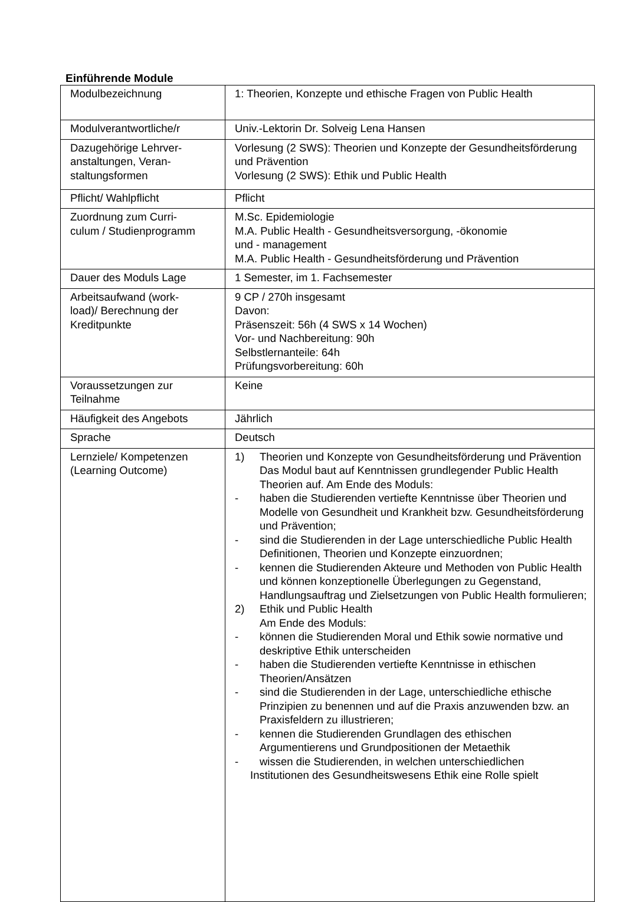Einführende Module
| Modulbezeichnung | 1: Theorien, Konzepte und ethische Fragen von Public Health |
| Modulverantwortliche/r | Univ.-Lektorin Dr. Solveig Lena Hansen |
| Dazugehörige Lehrver- anstaltungen, Veran- staltungsformen | Vorlesung (2 SWS): Theorien und Konzepte der Gesundheitsförderung und Prävention Vorlesung (2 SWS): Ethik und Public Health |
| Pflicht/ Wahlpflicht | Pflicht |
| Zuordnung zum Curri- culum / Studienprogramm | M.Sc. Epidemiologie M.A. Public Health - Gesundheitsversorgung, -ökonomie und - management M.A. Public Health - Gesundheitsförderung und Prävention |
| Dauer des Moduls Lage | 1 Semester, im 1. Fachsemester |
| Arbeitsaufwand (work- load)/ Berechnung der Kreditpunkte | 9 CP / 270h insgesamt Davon: Präsenszeit: 56h (4 SWS x 14 Wochen) Vor- und Nachbereitung: 90h Selbstlernanteile: 64h Prüfungsvorbereitung: 60h |
| Voraussetzungen zur Teilnahme | Keine |
| Häufigkeit des Angebots | Jährlich |
| Sprache | Deutsch |
| Lernziele/ Kompetenzen (Learning Outcome) | 1) Theorien und Konzepte von Gesundheitsförderung und Prävention Das Modul baut auf Kenntnissen grundlegender Public Health Theorien auf. Am Ende des Moduls: - haben die Studierenden vertiefte Kenntnisse über Theorien und Modelle von Gesundheit und Krankheit bzw. Gesundheitsförderung und Prävention; - sind die Studierenden in der Lage unterschiedliche Public Health Definitionen, Theorien und Konzepte einzuordnen; - kennen die Studierenden Akteure und Methoden von Public Health und können konzeptionelle Überlegungen zu Gegenstand, Handlungsauftrag und Zielsetzungen von Public Health formulieren; 2) Ethik und Public Health Am Ende des Moduls: - können die Studierenden Moral und Ethik sowie normative und deskriptive Ethik unterscheiden - haben die Studierenden vertiefte Kenntnisse in ethischen Theorien/Ansätzen - sind die Studierenden in der Lage, unterschiedliche ethische Prinzipien zu benennen und auf die Praxis anzuwenden bzw. an Praxisfeldern zu illustrieren; - kennen die Studierenden Grundlagen des ethischen Argumentierens und Grundpositionen der Metaethik - wissen die Studierenden, in welchen unterschiedlichen Institutionen des Gesundheitswesens Ethik eine Rolle spielt |